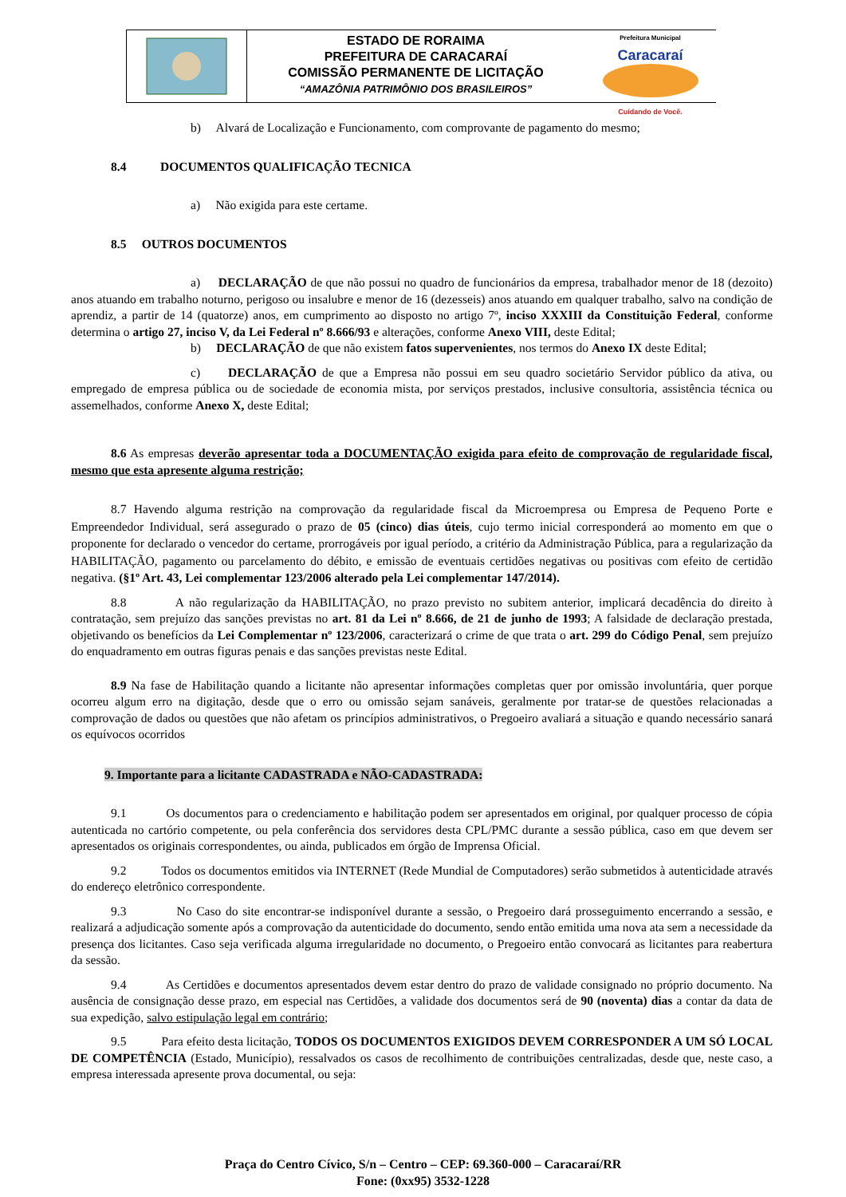ESTADO DE RORAIMA
PREFEITURA DE CARACARAÍ
COMISSÃO PERMANENTE DE LICITAÇÃO
“AMAZÔNIA PATRIMÔNIO DOS BRASILEIROS”
Prefeitura Municipal
Caracaraí
Cuidando de Você.
b) Alvará de Localização e Funcionamento, com comprovante de pagamento do mesmo;
8.4 DOCUMENTOS QUALIFICAÇÃO TECNICA
a) Não exigida para este certame.
8.5 OUTROS DOCUMENTOS
a) DECLARAÇÃO de que não possui no quadro de funcionários da empresa, trabalhador menor de 18 (dezoito) anos atuando em trabalho noturno, perigoso ou insalubre e menor de 16 (dezesseis) anos atuando em qualquer trabalho, salvo na condição de aprendiz, a partir de 14 (quatorze) anos, em cumprimento ao disposto no artigo 7º, inciso XXXIII da Constituição Federal, conforme determina o artigo 27, inciso V, da Lei Federal nº 8.666/93 e alterações, conforme Anexo VIII, deste Edital;
b) DECLARAÇÃO de que não existem fatos supervenientes, nos termos do Anexo IX deste Edital;
c) DECLARAÇÃO de que a Empresa não possui em seu quadro societário Servidor público da ativa, ou empregado de empresa pública ou de sociedade de economia mista, por serviços prestados, inclusive consultoria, assistência técnica ou assemelhados, conforme Anexo X, deste Edital;
8.6 As empresas deverão apresentar toda a DOCUMENTAÇÃO exigida para efeito de comprovação de regularidade fiscal, mesmo que esta apresente alguma restrição;
8.7 Havendo alguma restrição na comprovação da regularidade fiscal da Microempresa ou Empresa de Pequeno Porte e Empreendedor Individual, será assegurado o prazo de 05 (cinco) dias úteis, cujo termo inicial corresponderá ao momento em que o proponente for declarado o vencedor do certame, prorrogáveis por igual período, a critério da Administração Pública, para a regularização da HABILITAÇÃO, pagamento ou parcelamento do débito, e emissão de eventuais certidões negativas ou positivas com efeito de certidão negativa. (§1º Art. 43, Lei complementar 123/2006 alterado pela Lei complementar 147/2014).
8.8 A não regularização da HABILITAÇÃO, no prazo previsto no subitem anterior, implicará decadência do direito à contratação, sem prejuízo das sanções previstas no art. 81 da Lei nº 8.666, de 21 de junho de 1993; A falsidade de declaração prestada, objetivando os benefícios da Lei Complementar nº 123/2006, caracterizará o crime de que trata o art. 299 do Código Penal, sem prejuízo do enquadramento em outras figuras penais e das sanções previstas neste Edital.
8.9 Na fase de Habilitação quando a licitante não apresentar informações completas quer por omissão involuntária, quer porque ocorreu algum erro na digitação, desde que o erro ou omissão sejam sanáveis, geralmente por tratar-se de questões relacionadas a comprovação de dados ou questões que não afetam os princípios administrativos, o Pregoeiro avaliará a situação e quando necessário sanará os equívocos ocorridos
9. Importante para a licitante CADASTRADA e NÃO-CADASTRADA:
9.1 Os documentos para o credenciamento e habilitação podem ser apresentados em original, por qualquer processo de cópia autenticada no cartório competente, ou pela conferência dos servidores desta CPL/PMC durante a sessão pública, caso em que devem ser apresentados os originais correspondentes, ou ainda, publicados em órgão de Imprensa Oficial.
9.2 Todos os documentos emitidos via INTERNET (Rede Mundial de Computadores) serão submetidos à autenticidade através do endereço eletrônico correspondente.
9.3 No Caso do site encontrar-se indisponível durante a sessão, o Pregoeiro dará prosseguimento encerrando a sessão, e realizará a adjudicação somente após a comprovação da autenticidade do documento, sendo então emitida uma nova ata sem a necessidade da presença dos licitantes. Caso seja verificada alguma irregularidade no documento, o Pregoeiro então convocará as licitantes para reabertura da sessão.
9.4 As Certidões e documentos apresentados devem estar dentro do prazo de validade consignado no próprio documento. Na ausência de consignação desse prazo, em especial nas Certidões, a validade dos documentos será de 90 (noventa) dias a contar da data de sua expedição, salvo estipulação legal em contrário;
9.5 Para efeito desta licitação, TODOS OS DOCUMENTOS EXIGIDOS DEVEM CORRESPONDER A UM SÓ LOCAL DE COMPETÊNCIA (Estado, Município), ressalvados os casos de recolhimento de contribuições centralizadas, desde que, neste caso, a empresa interessada apresente prova documental, ou seja:
Praça do Centro Cívico, S/n – Centro – CEP: 69.360-000 – Caracaraí/RR
Fone: (0xx95) 3532-1228